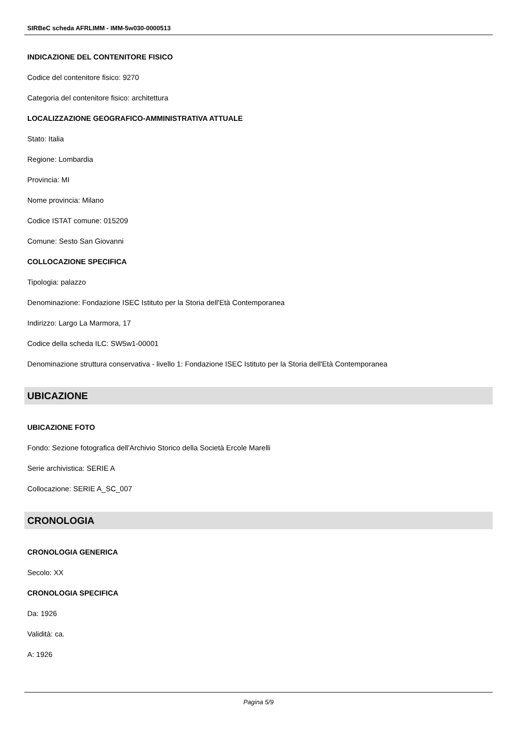SIRBeC scheda AFRLIMM - IMM-5w030-0000513
INDICAZIONE DEL CONTENITORE FISICO
Codice del contenitore fisico: 9270
Categoria del contenitore fisico: architettura
LOCALIZZAZIONE GEOGRAFICO-AMMINISTRATIVA ATTUALE
Stato: Italia
Regione: Lombardia
Provincia: MI
Nome provincia: Milano
Codice ISTAT comune: 015209
Comune: Sesto San Giovanni
COLLOCAZIONE SPECIFICA
Tipologia: palazzo
Denominazione: Fondazione ISEC Istituto per la Storia dell'Età Contemporanea
Indirizzo: Largo La Marmora, 17
Codice della scheda ILC: SW5w1-00001
Denominazione struttura conservativa - livello 1: Fondazione ISEC Istituto per la Storia dell'Età Contemporanea
UBICAZIONE
UBICAZIONE FOTO
Fondo: Sezione fotografica dell'Archivio Storico della Società Ercole Marelli
Serie archivistica: SERIE A
Collocazione: SERIE A_SC_007
CRONOLOGIA
CRONOLOGIA GENERICA
Secolo: XX
CRONOLOGIA SPECIFICA
Da: 1926
Validità: ca.
A: 1926
Pagina 5/9